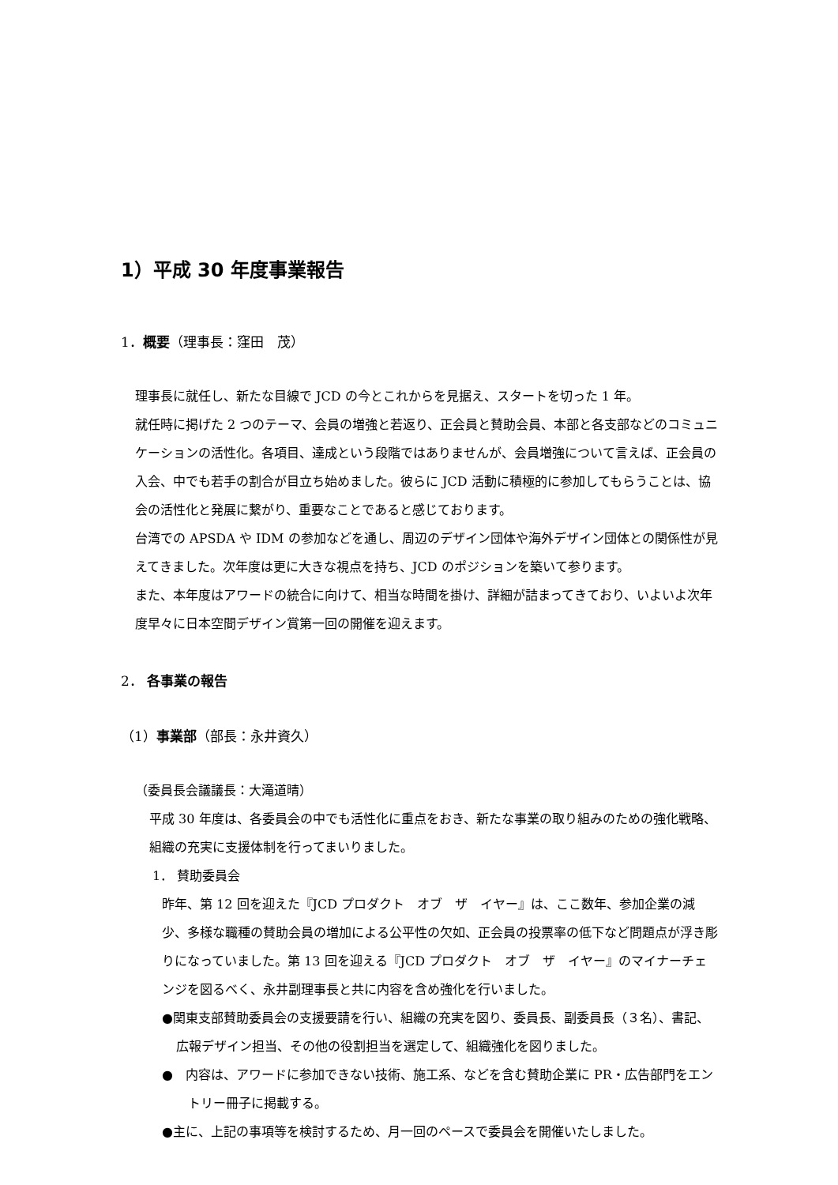1）平成 30 年度事業報告
1．概要（理事長：窪田　茂）
理事長に就任し、新たな目線で JCD の今とこれからを見据え、スタートを切った 1 年。
就任時に掲げた 2 つのテーマ、会員の増強と若返り、正会員と賛助会員、本部と各支部などのコミュニケーションの活性化。各項目、達成という段階ではありませんが、会員増強について言えば、正会員の入会、中でも若手の割合が目立ち始めました。彼らに JCD 活動に積極的に参加してもらうことは、協会の活性化と発展に繋がり、重要なことであると感じております。
台湾での APSDA や IDM の参加などを通し、周辺のデザイン団体や海外デザイン団体との関係性が見えてきました。次年度は更に大きな視点を持ち、JCD のポジションを築いて参ります。
また、本年度はアワードの統合に向けて、相当な時間を掛け、詳細が詰まってきており、いよいよ次年度早々に日本空間デザイン賞第一回の開催を迎えます。
2． 各事業の報告
（1）事業部（部長：永井資久）
（委員長会議議長：大滝道晴）
平成 30 年度は、各委員会の中でも活性化に重点をおき、新たな事業の取り組みのための強化戦略、組織の充実に支援体制を行ってまいりました。
1． 賛助委員会
昨年、第 12 回を迎えた『JCD プロダクト　オブ　ザ　イヤー』は、ここ数年、参加企業の減少、多様な職種の賛助会員の増加による公平性の欠如、正会員の投票率の低下など問題点が浮き彫りになっていました。第 13 回を迎える『JCD プロダクト　オブ　ザ　イヤー』のマイナーチェンジを図るべく、永井副理事長と共に内容を含め強化を行いました。
●関東支部賛助委員会の支援要請を行い、組織の充実を図り、委員長、副委員長（３名）、書記、広報デザイン担当、その他の役割担当を選定して、組織強化を図りました。
●　内容は、アワードに参加できない技術、施工系、などを含む賛助企業に PR・広告部門をエントリー冊子に掲載する。
●主に、上記の事項等を検討するため、月一回のペースで委員会を開催いたしました。